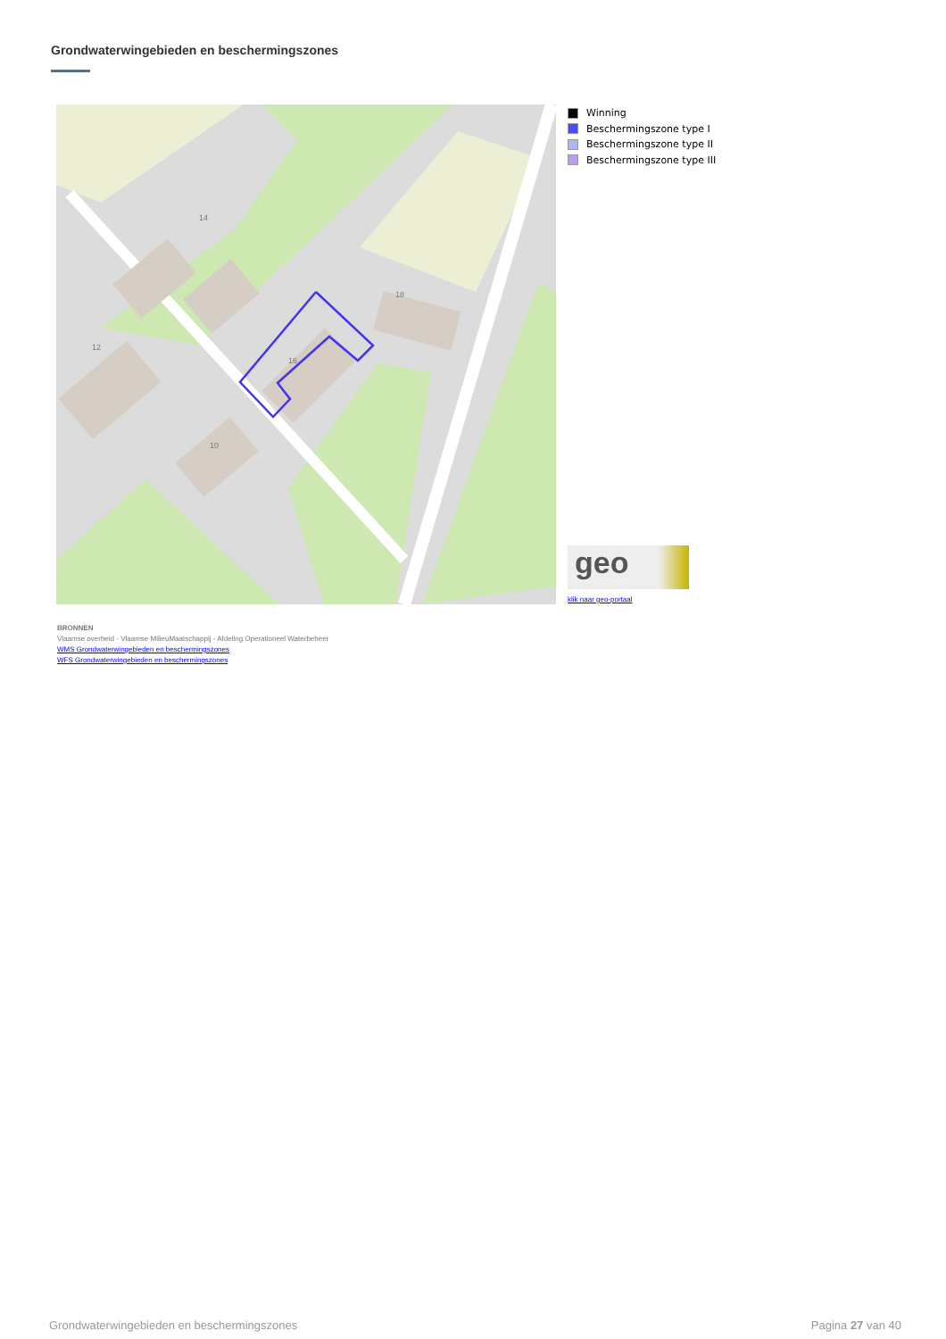Grondwaterwingebieden en beschermingszones
16
18
14
12
10
Winning
Beschermingszone type I
Beschermingszone type II
Beschermingszone type III
geo
klik naar geo-portaal
BRONNEN
Vlaamse overheid - Vlaamse MilieuMaatschappij - Afdeling Operationeel Waterbeheer
WMS Grondwaterwingebieden en beschermingszones
WFS Grondwaterwingebieden en beschermingszones
Grondwaterwingebieden en beschermingszones Pagina 27 van 40